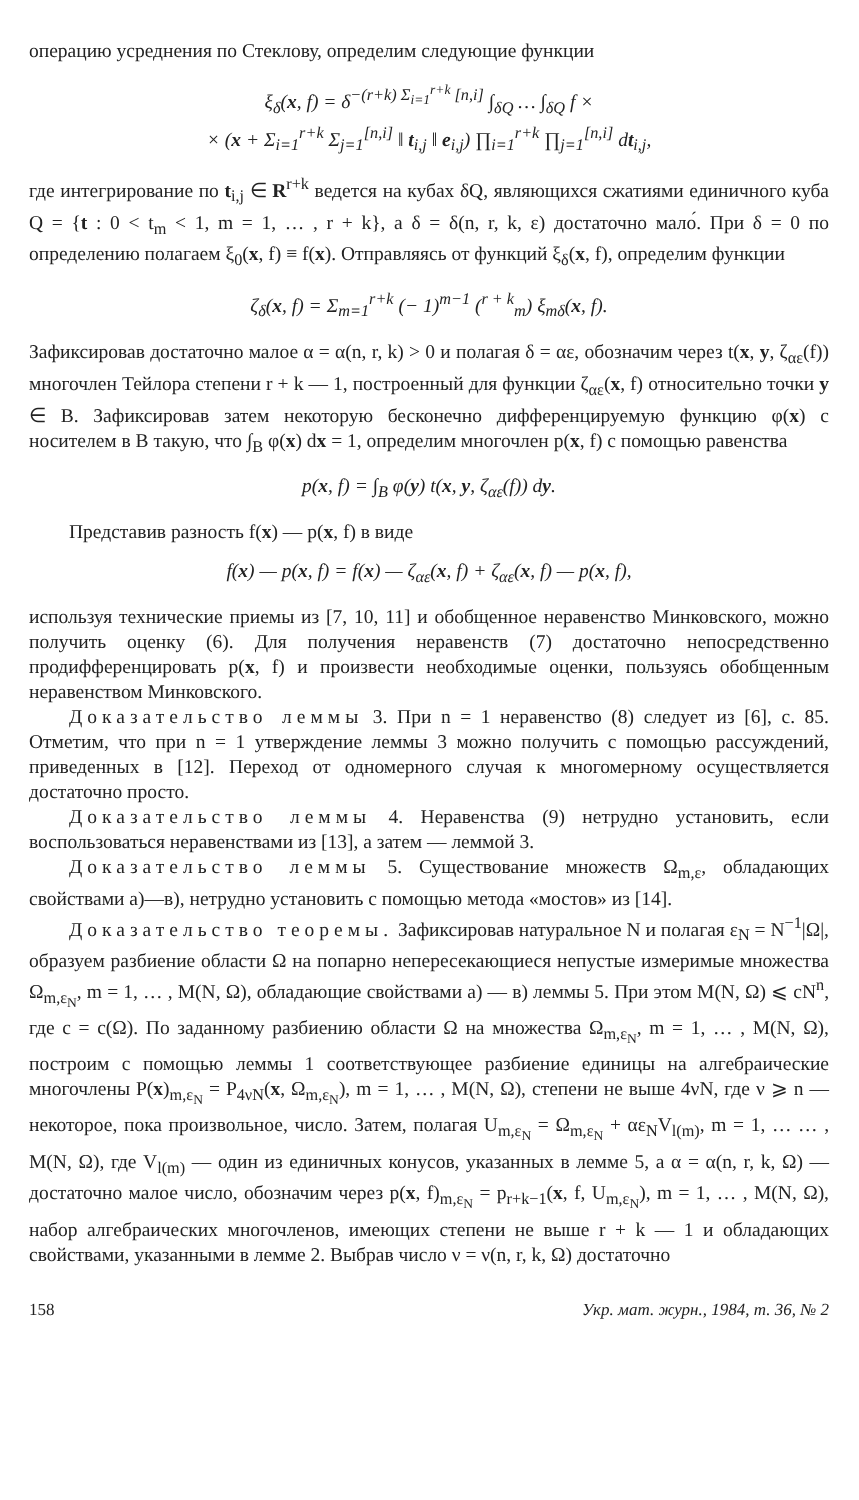операцию усреднения по Стеклову, определим следующие функции
ξ<sub>δ</sub>(x, f) = δ<sup>−(r+k) Σ<sub>i=1</sub><sup>r+k</sup> [n,i]</sup> ∫<sub>δQ</sub> … ∫<sub>δQ</sub> f ×
× (x + Σ<sub>i=1</sub><sup>r+k</sup> Σ<sub>j=1</sub><sup>[n,i]</sup> ‖ t<sub>i,j</sub> ‖ e<sub>i,j</sub>) ∏<sub>i=1</sub><sup>r+k</sup> ∏<sub>j=1</sub><sup>[n,i]</sup> dt<sub>i,j</sub>,
где интегрирование по t<sub>i,j</sub> ∈ R<sup>r+k</sup> ведется на кубах δQ, являющихся сжатиями единичного куба Q = {t : 0 < t<sub>m</sub> < 1, m = 1, … , r + k}, а δ = δ(n, r, k, ε) достаточно мало́. При δ = 0 по определению полагаем ξ<sub>0</sub>(x, f) ≡ f(x). Отправляясь от функций ξ<sub>δ</sub>(x, f), определим функции
ζ<sub>δ</sub>(x, f) = Σ<sub>m=1</sub><sup>r+k</sup> (− 1)<sup>m−1</sup> (<sup>r + k</sup><sub>m</sub>) ξ<sub>mδ</sub>(x, f).
Зафиксировав достаточно малое α = α(n, r, k) > 0 и полагая δ = αε, обозначим через t(x, y, ζ<sub>αε</sub>(f)) многочлен Тейлора степени r + k — 1, построенный для функции ζ<sub>αε</sub>(x, f) относительно точки y ∈ B. Зафиксировав затем некоторую бесконечно дифференцируемую функцию φ(x) с носителем в B такую, что ∫<sub>B</sub> φ(x) dx = 1, определим многочлен p(x, f) с помощью равенства
p(x, f) = ∫<sub>B</sub> φ(y) t(x, y, ζ<sub>αε</sub>(f)) dy.
Представив разность f(x) — p(x, f) в виде
f(x) — p(x, f) = f(x) — ζ<sub>αε</sub>(x, f) + ζ<sub>αε</sub>(x, f) — p(x, f),
используя технические приемы из [7, 10, 11] и обобщенное неравенство Минковского, можно получить оценку (6). Для получения неравенств (7) достаточно непосредственно продифференцировать p(x, f) и произвести необходимые оценки, пользуясь обобщенным неравенством Минковского.
Доказательство леммы 3. При n = 1 неравенство (8) следует из [6], с. 85. Отметим, что при n = 1 утверждение леммы 3 можно получить с помощью рассуждений, приведенных в [12]. Переход от одномерного случая к многомерному осуществляется достаточно просто.
Доказательство леммы 4. Неравенства (9) нетрудно установить, если воспользоваться неравенствами из [13], а затем — леммой 3.
Доказательство леммы 5. Существование множеств Ω<sub>m,ε</sub>, обладающих свойствами а)—в), нетрудно установить с помощью метода «мостов» из [14].
Доказательство теоремы. Зафиксировав натуральное N и полагая ε<sub>N</sub> = N<sup>−1</sup>|Ω|, образуем разбиение области Ω на попарно непересекающиеся непустые измеримые множества Ω<sub>m,ε<sub>N</sub></sub>, m = 1, … , M(N, Ω), обладающие свойствами а) — в) леммы 5. При этом M(N, Ω) ⩽ cN<sup>n</sup>, где c = c(Ω). По заданному разбиению области Ω на множества Ω<sub>m,ε<sub>N</sub></sub>, m = 1, … , M(N, Ω), построим с помощью леммы 1 соответствующее разбиение единицы на алгебраические многочлены P(x)<sub>m,ε<sub>N</sub></sub> = P<sub>4νN</sub>(x, Ω<sub>m,ε<sub>N</sub></sub>), m = 1, … , M(N, Ω), степени не выше 4νN, где ν ⩾ n — некоторое, пока произвольное, число. Затем, полагая U<sub>m,ε<sub>N</sub></sub> = Ω<sub>m,ε<sub>N</sub></sub> + αε<sub>N</sub>V<sub>l(m)</sub>, m = 1, … … , M(N, Ω), где V<sub>l(m)</sub> — один из единичных конусов, указанных в лемме 5, а α = α(n, r, k, Ω) — достаточно малое число, обозначим через p(x, f)<sub>m,ε<sub>N</sub></sub> = p<sub>r+k−1</sub>(x, f, U<sub>m,ε<sub>N</sub></sub>), m = 1, … , M(N, Ω), набор алгебраических многочленов, имеющих степени не выше r + k — 1 и обладающих свойствами, указанными в лемме 2. Выбрав число ν = ν(n, r, k, Ω) достаточно
158 Укр. мат. журн., 1984, т. 36, № 2